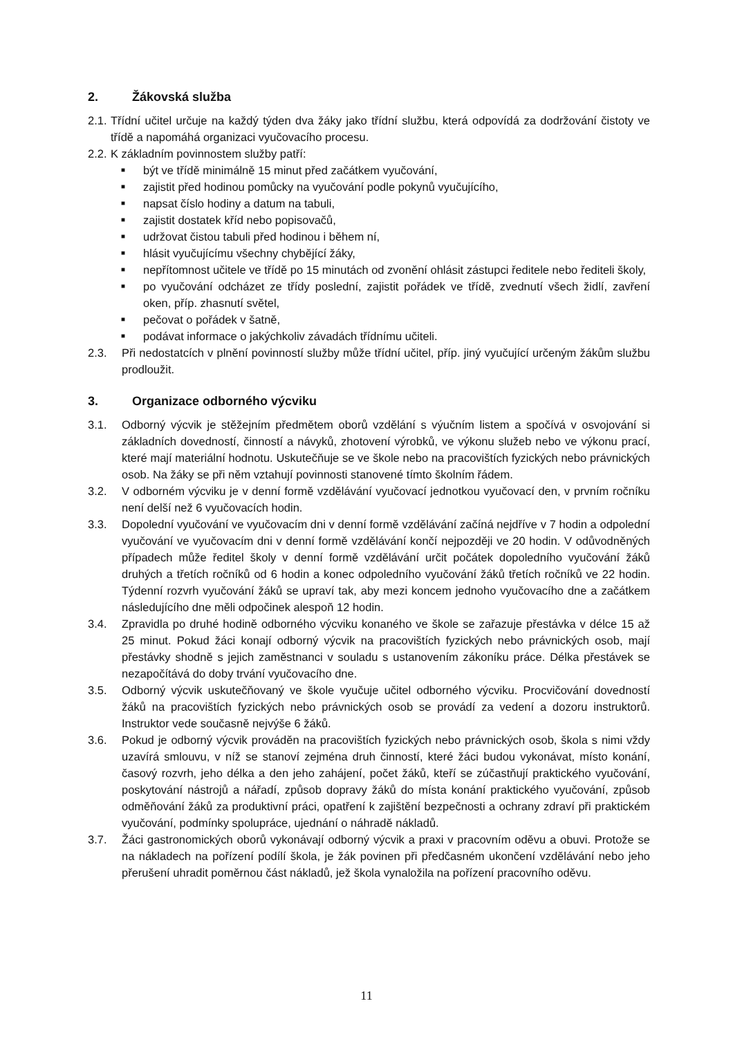2. Žákovská služba
2.1. Třídní učitel určuje na každý týden dva žáky jako třídní službu, která odpovídá za dodržování čistoty ve třídě a napomáhá organizaci vyučovacího procesu.
2.2. K základním povinnostem služby patří:
■ být ve třídě minimálně 15 minut před začátkem vyučování,
■ zajistit před hodinou pomůcky na vyučování podle pokynů vyučujícího,
■ napsat číslo hodiny a datum na tabuli,
■ zajistit dostatek kříd nebo popisovačů,
■ udržovat čistou tabuli před hodinou i během ní,
■ hlásit vyučujícímu všechny chybějící žáky,
■ nepřítomnost učitele ve třídě po 15 minutách od zvonění ohlásit zástupci ředitele nebo řediteli školy,
■ po vyučování odcházet ze třídy poslední, zajistit pořádek ve třídě, zvednutí všech židlí, zavření oken, příp. zhasnutí světel,
■ pečovat o pořádek v šatně,
■ podávat informace o jakýchkoliv závadách třídnímu učiteli.
2.3. Při nedostatcích v plnění povinností služby může třídní učitel, příp. jiný vyučující určeným žákům službu prodloužit.
3. Organizace odborného výcviku
3.1. Odborný výcvik je stěžejním předmětem oborů vzdělání s výučním listem a spočívá v osvojování si základních dovedností, činností a návyků, zhotovení výrobků, ve výkonu služeb nebo ve výkonu prací, které mají materiální hodnotu. Uskutečňuje se ve škole nebo na pracovištích fyzických nebo právnických osob. Na žáky se při něm vztahují povinnosti stanovené tímto školním řádem.
3.2. V odborném výcviku je v denní formě vzdělávání vyučovací jednotkou vyučovací den, v prvním ročníku není delší než 6 vyučovacích hodin.
3.3. Dopolední vyučování ve vyučovacím dni v denní formě vzdělávání začíná nejdříve v 7 hodin a odpolední vyučování ve vyučovacím dni v denní formě vzdělávání končí nejpozději ve 20 hodin. V odůvodněných případech může ředitel školy v denní formě vzdělávání určit počátek dopoledního vyučování žáků druhých a třetích ročníků od 6 hodin a konec odpoledního vyučování žáků třetích ročníků ve 22 hodin. Týdenní rozvrh vyučování žáků se upraví tak, aby mezi koncem jednoho vyučovacího dne a začátkem následujícího dne měli odpočinek alespoň 12 hodin.
3.4. Zpravidla po druhé hodině odborného výcviku konaného ve škole se zařazuje přestávka v délce 15 až 25 minut. Pokud žáci konají odborný výcvik na pracovištích fyzických nebo právnických osob, mají přestávky shodně s jejich zaměstnanci v souladu s ustanovením zákoníku práce. Délka přestávek se nezapočítává do doby trvání vyučovacího dne.
3.5. Odborný výcvik uskutečňovaný ve škole vyučuje učitel odborného výcviku. Procvičování dovedností žáků na pracovištích fyzických nebo právnických osob se provádí za vedení a dozoru instruktorů. Instruktor vede současně nejvýše 6 žáků.
3.6. Pokud je odborný výcvik prováděn na pracovištích fyzických nebo právnických osob, škola s nimi vždy uzavírá smlouvu, v níž se stanoví zejména druh činností, které žáci budou vykonávat, místo konání, časový rozvrh, jeho délka a den jeho zahájení, počet žáků, kteří se zúčastňují praktického vyučování, poskytování nástrojů a nářadí, způsob dopravy žáků do místa konání praktického vyučování, způsob odměňování žáků za produktivní práci, opatření k zajištění bezpečnosti a ochrany zdraví při praktickém vyučování, podmínky spolupráce, ujednání o náhradě nákladů.
3.7. Žáci gastronomických oborů vykonávají odborný výcvik a praxi v pracovním oděvu a obuvi. Protože se na nákladech na pořízení podílí škola, je žák povinen při předčasném ukončení vzdělávání nebo jeho přerušení uhradit poměrnou část nákladů, jež škola vynaložila na pořízení pracovního oděvu.
11